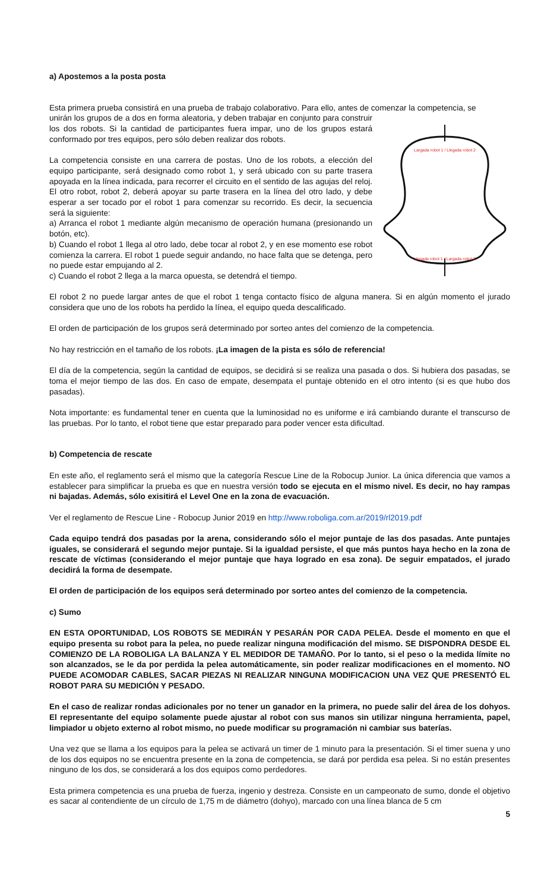a) Apostemos a la posta posta
Esta primera prueba consistirá en una prueba de trabajo colaborativo. Para ello, antes de comenzar la competencia, se
Largada robot 1 / Llegada robot 2
Llegada robot 1 / Largada robot 2
unirán los grupos de a dos en forma aleatoria, y deben trabajar en conjunto para construir los dos robots. Si la cantidad de participantes fuera impar, uno de los grupos estará conformado por tres equipos, pero sólo deben realizar dos robots.
La competencia consiste en una carrera de postas. Uno de los robots, a elección del equipo participante, será designado como robot 1, y será ubicado con su parte trasera apoyada en la línea indicada, para recorrer el circuito en el sentido de las agujas del reloj. El otro robot, robot 2, deberá apoyar su parte trasera en la línea del otro lado, y debe esperar a ser tocado por el robot 1 para comenzar su recorrido. Es decir, la secuencia será la siguiente:
a) Arranca el robot 1 mediante algún mecanismo de operación humana (presionando un botón, etc).
b) Cuando el robot 1 llega al otro lado, debe tocar al robot 2, y en ese momento ese robot comienza la carrera. El robot 1 puede seguir andando, no hace falta que se detenga, pero no puede estar empujando al 2.
c) Cuando el robot 2 llega a la marca opuesta, se detendrá el tiempo.
El robot 2 no puede largar antes de que el robot 1 tenga contacto físico de alguna manera. Si en algún momento el jurado considera que uno de los robots ha perdido la línea, el equipo queda descalificado.
El orden de participación de los grupos será determinado por sorteo antes del comienzo de la competencia.
No hay restricción en el tamaño de los robots. ¡La imagen de la pista es sólo de referencia!
El día de la competencia, según la cantidad de equipos, se decidirá si se realiza una pasada o dos. Si hubiera dos pasadas, se toma el mejor tiempo de las dos. En caso de empate, desempata el puntaje obtenido en el otro intento (si es que hubo dos pasadas).
Nota importante: es fundamental tener en cuenta que la luminosidad no es uniforme e irá cambiando durante el transcurso de las pruebas. Por lo tanto, el robot tiene que estar preparado para poder vencer esta dificultad.
b) Competencia de rescate
En este año, el reglamento será el mismo que la categoría Rescue Line de la Robocup Junior. La única diferencia que vamos a establecer para simplificar la prueba es que en nuestra versión todo se ejecuta en el mismo nivel. Es decir, no hay rampas ni bajadas. Además, sólo exisitirá el Level One en la zona de evacuación.
Ver el reglamento de Rescue Line - Robocup Junior 2019 en http://www.roboliga.com.ar/2019/rl2019.pdf
Cada equipo tendrá dos pasadas por la arena, considerando sólo el mejor puntaje de las dos pasadas. Ante puntajes iguales, se considerará el segundo mejor puntaje. Si la igualdad persiste, el que más puntos haya hecho en la zona de rescate de víctimas (considerando el mejor puntaje que haya logrado en esa zona). De seguir empatados, el jurado decidirá la forma de desempate.
El orden de participación de los equipos será determinado por sorteo antes del comienzo de la competencia.
c) Sumo
EN ESTA OPORTUNIDAD, LOS ROBOTS SE MEDIRÁN Y PESARÁN POR CADA PELEA. Desde el momento en que el equipo presenta su robot para la pelea, no puede realizar ninguna modificación del mismo. SE DISPONDRA DESDE EL COMIENZO DE LA ROBOLIGA LA BALANZA Y EL MEDIDOR DE TAMAÑO. Por lo tanto, si el peso o la medida límite no son alcanzados, se le da por perdida la pelea automáticamente, sin poder realizar modificaciones en el momento. NO PUEDE ACOMODAR CABLES, SACAR PIEZAS NI REALIZAR NINGUNA MODIFICACION UNA VEZ QUE PRESENTÓ EL ROBOT PARA SU MEDICIÓN Y PESADO.
En el caso de realizar rondas adicionales por no tener un ganador en la primera, no puede salir del área de los dohyos. El representante del equipo solamente puede ajustar al robot con sus manos sin utilizar ninguna herramienta, papel, limpiador u objeto externo al robot mismo, no puede modificar su programación ni cambiar sus baterías.
Una vez que se llama a los equipos para la pelea se activará un timer de 1 minuto para la presentación. Si el timer suena y uno de los dos equipos no se encuentra presente en la zona de competencia, se dará por perdida esa pelea. Si no están presentes ninguno de los dos, se considerará a los dos equipos como perdedores.
Esta primera competencia es una prueba de fuerza, ingenio y destreza. Consiste en un campeonato de sumo, donde el objetivo es sacar al contendiente de un círculo de 1,75 m de diámetro (dohyo), marcado con una línea blanca de 5 cm
5